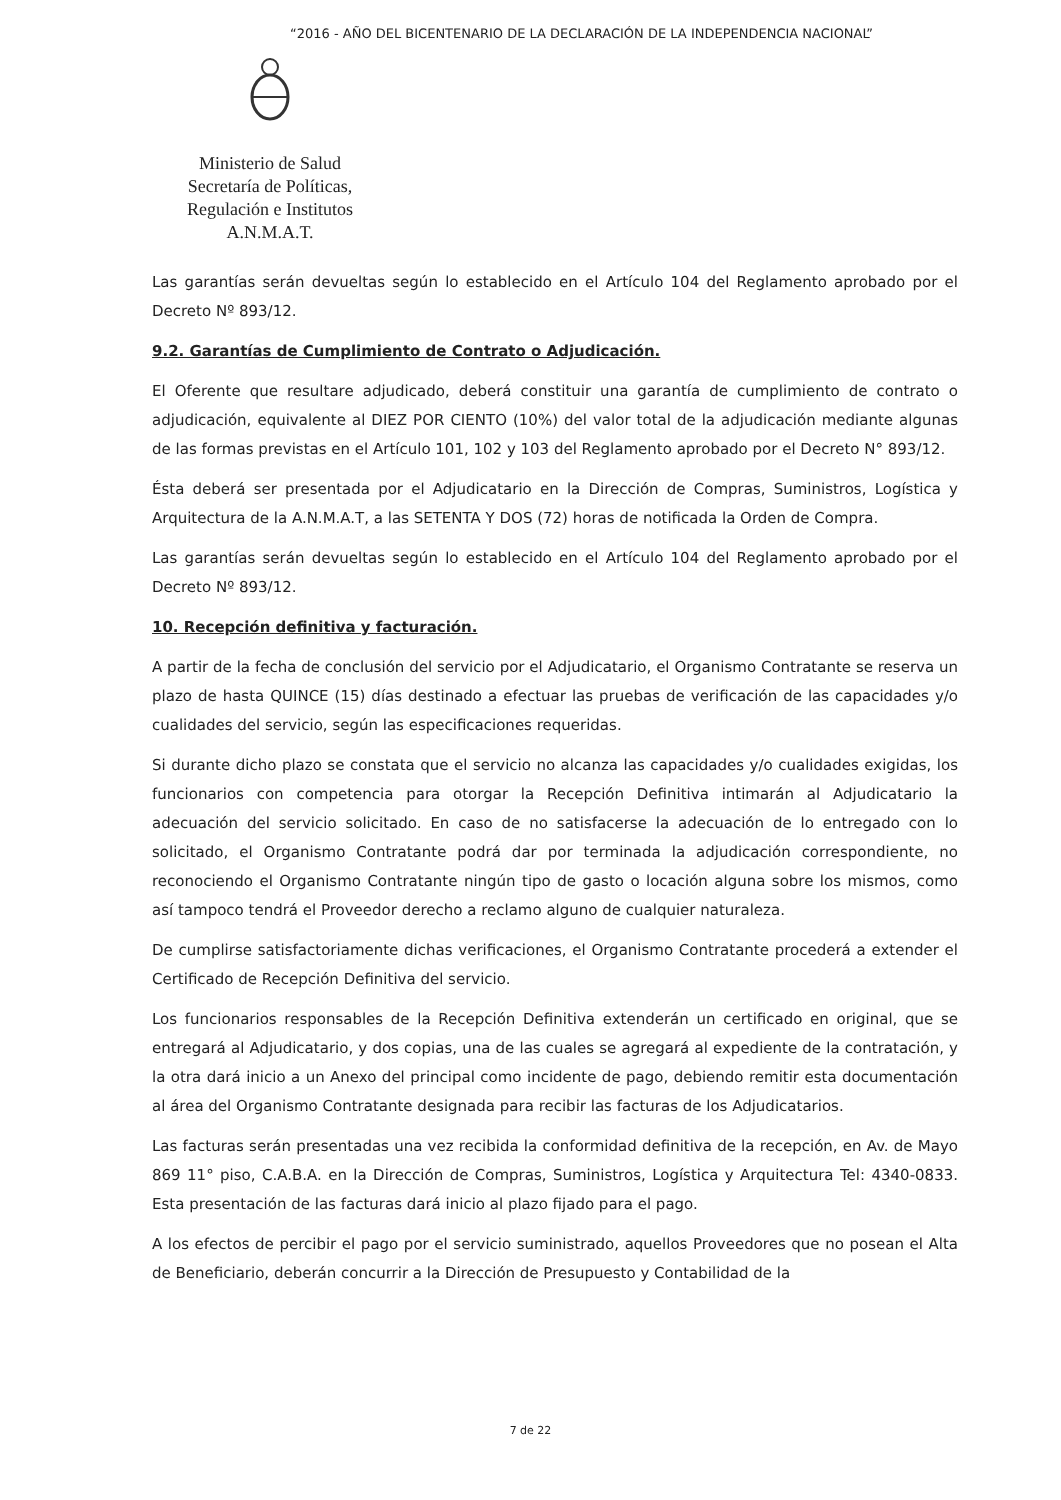“2016 - AÑO DEL BICENTENARIO DE LA DECLARACIÓN DE LA INDEPENDENCIA NACIONAL”
Ministerio de Salud
Secretaría de Políticas,
Regulación e Institutos
A.N.M.A.T.
Las garantías serán devueltas según lo establecido en el Artículo 104 del Reglamento aprobado por el Decreto Nº 893/12.
9.2. Garantías de Cumplimiento de Contrato o Adjudicación.
El Oferente que resultare adjudicado, deberá constituir una garantía de cumplimiento de contrato o adjudicación, equivalente al DIEZ POR CIENTO (10%) del valor total de la adjudicación mediante algunas de las formas previstas en el Artículo 101, 102 y 103 del Reglamento aprobado por el Decreto N° 893/12.
Ésta deberá ser presentada por el Adjudicatario en la Dirección de Compras, Suministros, Logística y Arquitectura de la A.N.M.A.T, a las SETENTA Y DOS (72) horas de notificada la Orden de Compra.
Las garantías serán devueltas según lo establecido en el Artículo 104 del Reglamento aprobado por el Decreto Nº 893/12.
10. Recepción definitiva y facturación.
A partir de la fecha de conclusión del servicio por el Adjudicatario, el Organismo Contratante se reserva un plazo de hasta QUINCE (15) días destinado a efectuar las pruebas de verificación de las capacidades y/o cualidades del servicio, según las especificaciones requeridas.
Si durante dicho plazo se constata que el servicio no alcanza las capacidades y/o cualidades exigidas, los funcionarios con competencia para otorgar la Recepción Definitiva intimarán al Adjudicatario la adecuación del servicio solicitado. En caso de no satisfacerse la adecuación de lo entregado con lo solicitado, el Organismo Contratante podrá dar por terminada la adjudicación correspondiente, no reconociendo el Organismo Contratante ningún tipo de gasto o locación alguna sobre los mismos, como así tampoco tendrá el Proveedor derecho a reclamo alguno de cualquier naturaleza.
De cumplirse satisfactoriamente dichas verificaciones, el Organismo Contratante procederá a extender el Certificado de Recepción Definitiva del servicio.
Los funcionarios responsables de la Recepción Definitiva extenderán un certificado en original, que se entregará al Adjudicatario, y dos copias, una de las cuales se agregará al expediente de la contratación, y la otra dará inicio a un Anexo del principal como incidente de pago, debiendo remitir esta documentación al área del Organismo Contratante designada para recibir las facturas de los Adjudicatarios.
Las facturas serán presentadas una vez recibida la conformidad definitiva de la recepción, en Av. de Mayo 869 11° piso, C.A.B.A. en la Dirección de Compras, Suministros, Logística y Arquitectura Tel: 4340-0833. Esta presentación de las facturas dará inicio al plazo fijado para el pago.
A los efectos de percibir el pago por el servicio suministrado, aquellos Proveedores que no posean el Alta de Beneficiario, deberán concurrir a la Dirección de Presupuesto y Contabilidad de la
7 de 22